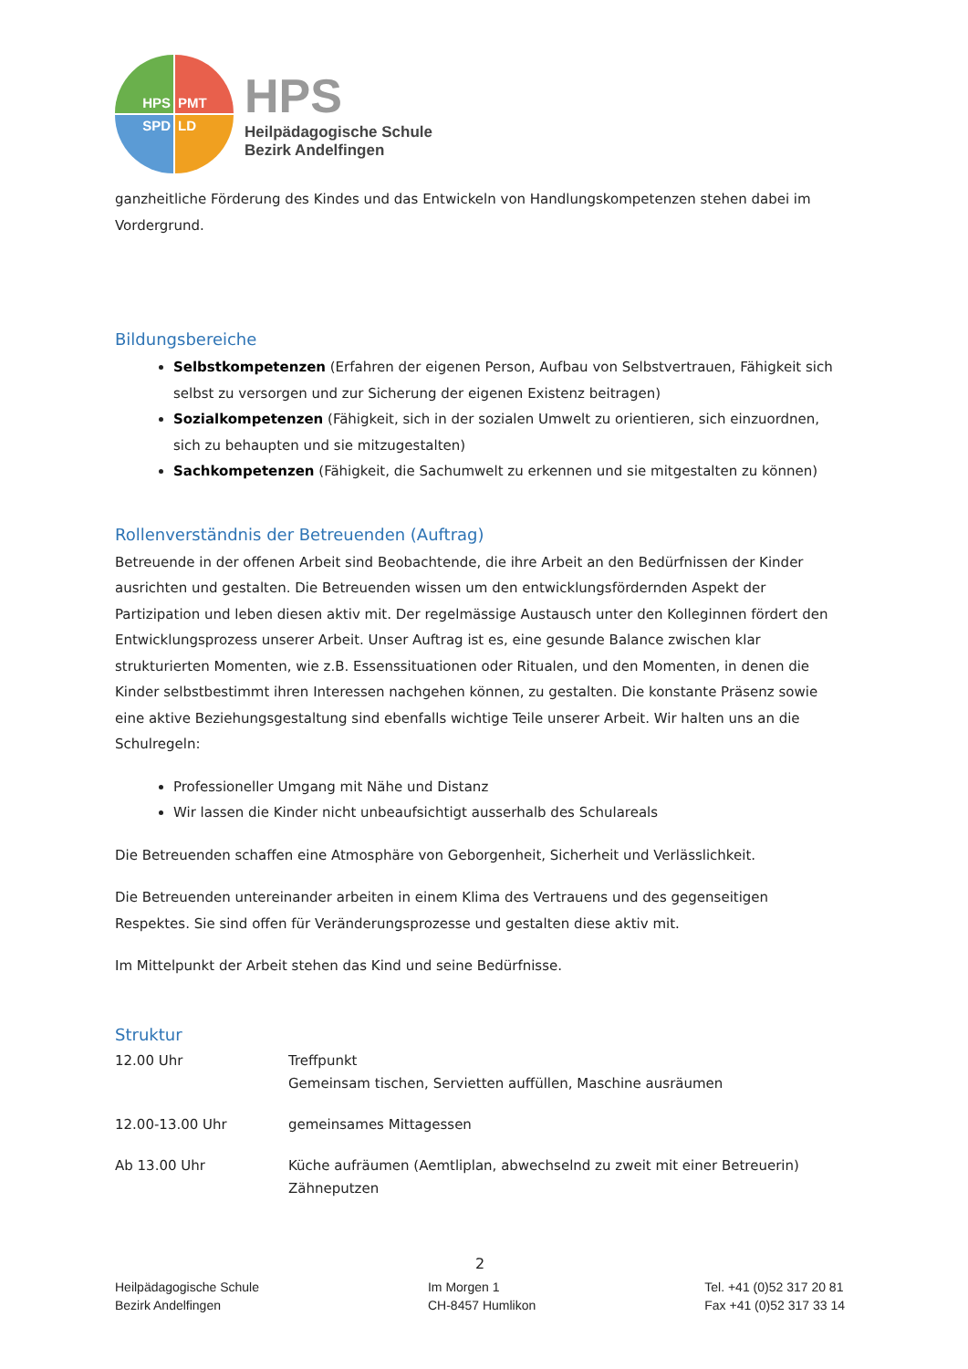HPS PMT
SPD LD
HPS
Heilpädagogische Schule
Bezirk Andelfingen
ganzheitliche Förderung des Kindes und das Entwickeln von Handlungskompetenzen stehen dabei im Vordergrund.
Bildungsbereiche
Selbstkompetenzen (Erfahren der eigenen Person, Aufbau von Selbstvertrauen, Fähigkeit sich selbst zu versorgen und zur Sicherung der eigenen Existenz beitragen)
Sozialkompetenzen (Fähigkeit, sich in der sozialen Umwelt zu orientieren, sich einzuordnen, sich zu behaupten und sie mitzugestalten)
Sachkompetenzen (Fähigkeit, die Sachumwelt zu erkennen und sie mitgestalten zu können)
Rollenverständnis der Betreuenden (Auftrag)
Betreuende in der offenen Arbeit sind Beobachtende, die ihre Arbeit an den Bedürfnissen der Kinder ausrichten und gestalten. Die Betreuenden wissen um den entwicklungsfördernden Aspekt der Partizipation und leben diesen aktiv mit. Der regelmässige Austausch unter den Kolleginnen fördert den Entwicklungsprozess unserer Arbeit. Unser Auftrag ist es, eine gesunde Balance zwischen klar strukturierten Momenten, wie z.B. Essenssituationen oder Ritualen, und den Momenten, in denen die Kinder selbstbestimmt ihren Interessen nachgehen können, zu gestalten. Die konstante Präsenz sowie eine aktive Beziehungsgestaltung sind ebenfalls wichtige Teile unserer Arbeit. Wir halten uns an die Schulregeln:
Professioneller Umgang mit Nähe und Distanz
Wir lassen die Kinder nicht unbeaufsichtigt ausserhalb des Schulareals
Die Betreuenden schaffen eine Atmosphäre von Geborgenheit, Sicherheit und Verlässlichkeit.
Die Betreuenden untereinander arbeiten in einem Klima des Vertrauens und des gegenseitigen Respektes. Sie sind offen für Veränderungsprozesse und gestalten diese aktiv mit.
Im Mittelpunkt der Arbeit stehen das Kind und seine Bedürfnisse.
Struktur
| 12.00 Uhr | Treffpunkt Gemeinsam tischen, Servietten auffüllen, Maschine ausräumen |
| 12.00-13.00 Uhr | gemeinsames Mittagessen |
| Ab 13.00 Uhr | Küche aufräumen (Aemtliplan, abwechselnd zu zweit mit einer Betreuerin) Zähneputzen |
2
Heilpädagogische Schule
Bezirk Andelfingen
Im Morgen 1
CH-8457 Humlikon
Tel. +41 (0)52 317 20 81
Fax +41 (0)52 317 33 14